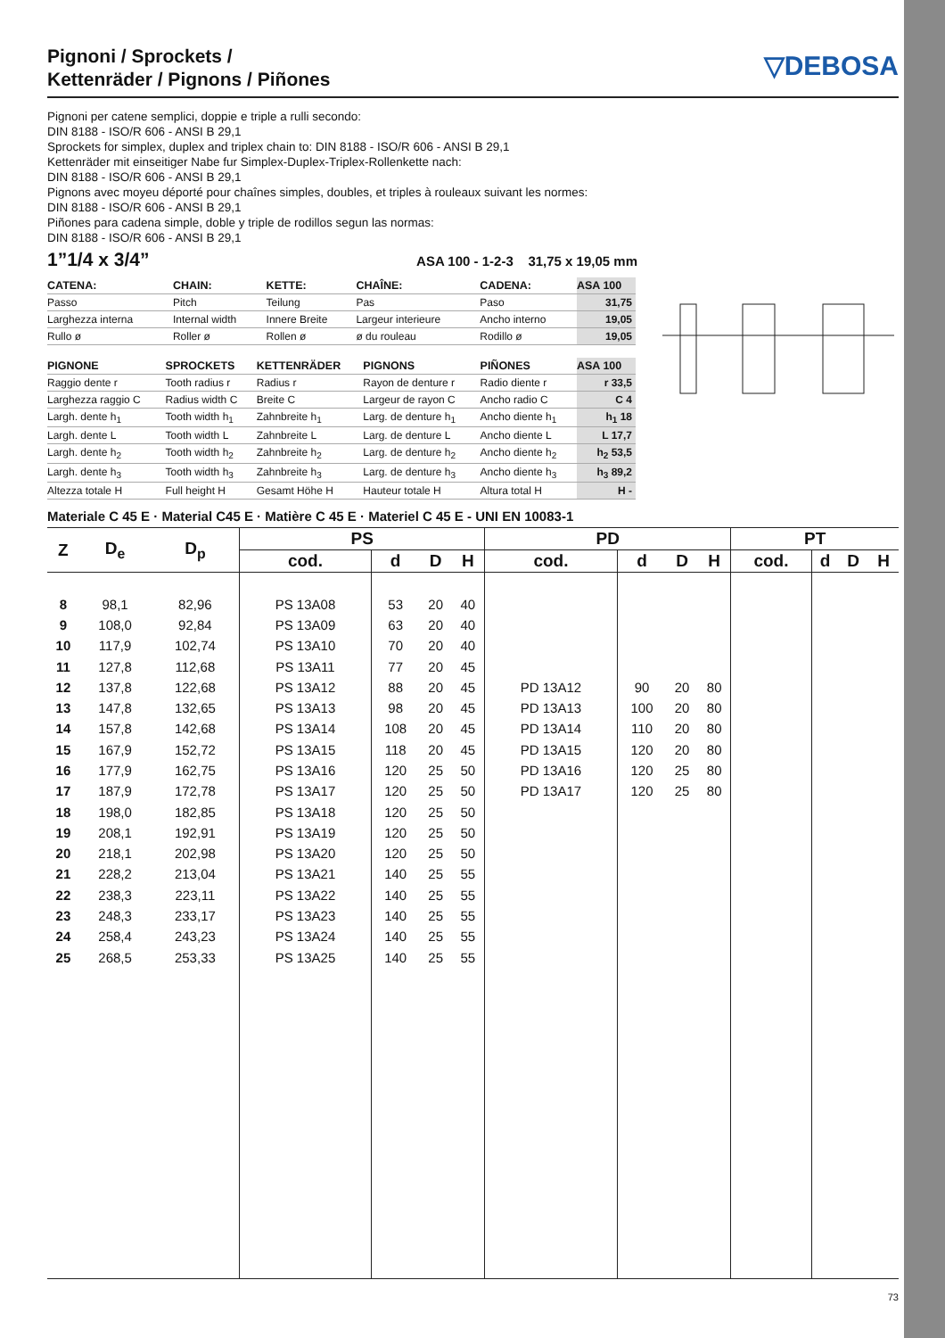Pignoni / Sprockets /
Kettenräder / Pignons / Piñones
▽DEBOSA
Pignoni per catene semplici, doppie e triple a rulli secondo:
DIN 8188 - ISO/R 606 - ANSI B 29,1
Sprockets for simplex, duplex and triplex chain to: DIN 8188 - ISO/R 606 - ANSI B 29,1
Kettenräder mit einseitiger Nabe fur Simplex-Duplex-Triplex-Rollenkette nach:
DIN 8188 - ISO/R 606 - ANSI B 29,1
Pignons avec moyeu déporté pour chaînes simples, doubles, et triples à rouleaux suivant les normes:
DIN 8188 - ISO/R 606 - ANSI B 29,1
Piñones para cadena simple, doble y triple de rodillos segun las normas:
DIN 8188 - ISO/R 606 - ANSI B 29,1
1”1/4 x 3/4” ASA 100 - 1-2-3 31,75 x 19,05 mm
| CATENA: | CHAIN: | KETTE: | CHAÎNE: | CADENA: | ASA 100 |
| --- | --- | --- | --- | --- | --- |
| Passo | Pitch | Teilung | Pas | Paso | 31,75 |
| Larghezza interna | Internal width | Innere Breite | Largeur interieure | Ancho interno | 19,05 |
| Rullo ø | Roller ø | Rollen ø | ø du rouleau | Rodillo ø | 19,05 |
| PIGNONE | SPROCKETS | KETTENRÄDER | PIGNONS | PIÑONES | ASA 100 |
| --- | --- | --- | --- | --- | --- |
| Raggio dente r | Tooth radius r | Radius r | Rayon de denture r | Radio diente r | r 33,5 |
| Larghezza raggio C | Radius width C | Breite C | Largeur de rayon C | Ancho radio C | C 4 |
| Largh. dente h<sub>1</sub> | Tooth width h<sub>1</sub> | Zahnbreite h<sub>1</sub> | Larg. de denture h<sub>1</sub> | Ancho diente h<sub>1</sub> | h<sub>1</sub> 18 |
| Largh. dente L | Tooth width L | Zahnbreite L | Larg. de denture L | Ancho diente L | L 17,7 |
| Largh. dente h<sub>2</sub> | Tooth width h<sub>2</sub> | Zahnbreite h<sub>2</sub> | Larg. de denture h<sub>2</sub> | Ancho diente h<sub>2</sub> | h<sub>2</sub> 53,5 |
| Largh. dente h<sub>3</sub> | Tooth width h<sub>3</sub> | Zahnbreite h<sub>3</sub> | Larg. de denture h<sub>3</sub> | Ancho diente h<sub>3</sub> | h<sub>3</sub> 89,2 |
| Altezza totale H | Full height H | Gesamt Höhe H | Hauteur totale H | Altura total H | H - |
Materiale C 45 E · Material C45 E · Matière C 45 E · Materiel C 45 E - UNI EN 10083-1
| Z | D<sub>e</sub> | D<sub>p</sub> | PS | | | | PD | | | | PT | | | |
| --- | --- | --- | --- | --- | --- | --- | --- | --- | --- | --- | --- | --- | --- | --- |
| | | | cod. | d | D | H | cod. | d | D | H | cod. | d | D | H |
| 8 | 98,1 | 82,96 | PS 13A08 | 53 | 20 | 40 | | | | | | | | |
| 9 | 108,0 | 92,84 | PS 13A09 | 63 | 20 | 40 | | | | | | | | |
| 10 | 117,9 | 102,74 | PS 13A10 | 70 | 20 | 40 | | | | | | | | |
| 11 | 127,8 | 112,68 | PS 13A11 | 77 | 20 | 45 | | | | | | | | |
| 12 | 137,8 | 122,68 | PS 13A12 | 88 | 20 | 45 | PD 13A12 | 90 | 20 | 80 | | | | |
| 13 | 147,8 | 132,65 | PS 13A13 | 98 | 20 | 45 | PD 13A13 | 100 | 20 | 80 | | | | |
| 14 | 157,8 | 142,68 | PS 13A14 | 108 | 20 | 45 | PD 13A14 | 110 | 20 | 80 | | | | |
| 15 | 167,9 | 152,72 | PS 13A15 | 118 | 20 | 45 | PD 13A15 | 120 | 20 | 80 | | | | |
| 16 | 177,9 | 162,75 | PS 13A16 | 120 | 25 | 50 | PD 13A16 | 120 | 25 | 80 | | | | |
| 17 | 187,9 | 172,78 | PS 13A17 | 120 | 25 | 50 | PD 13A17 | 120 | 25 | 80 | | | | |
| 18 | 198,0 | 182,85 | PS 13A18 | 120 | 25 | 50 | | | | | | | | |
| 19 | 208,1 | 192,91 | PS 13A19 | 120 | 25 | 50 | | | | | | | | |
| 20 | 218,1 | 202,98 | PS 13A20 | 120 | 25 | 50 | | | | | | | | |
| 21 | 228,2 | 213,04 | PS 13A21 | 140 | 25 | 55 | | | | | | | | |
| 22 | 238,3 | 223,11 | PS 13A22 | 140 | 25 | 55 | | | | | | | | |
| 23 | 248,3 | 233,17 | PS 13A23 | 140 | 25 | 55 | | | | | | | | |
| 24 | 258,4 | 243,23 | PS 13A24 | 140 | 25 | 55 | | | | | | | | |
| 25 | 268,5 | 253,33 | PS 13A25 | 140 | 25 | 55 | | | | | | | | |
73